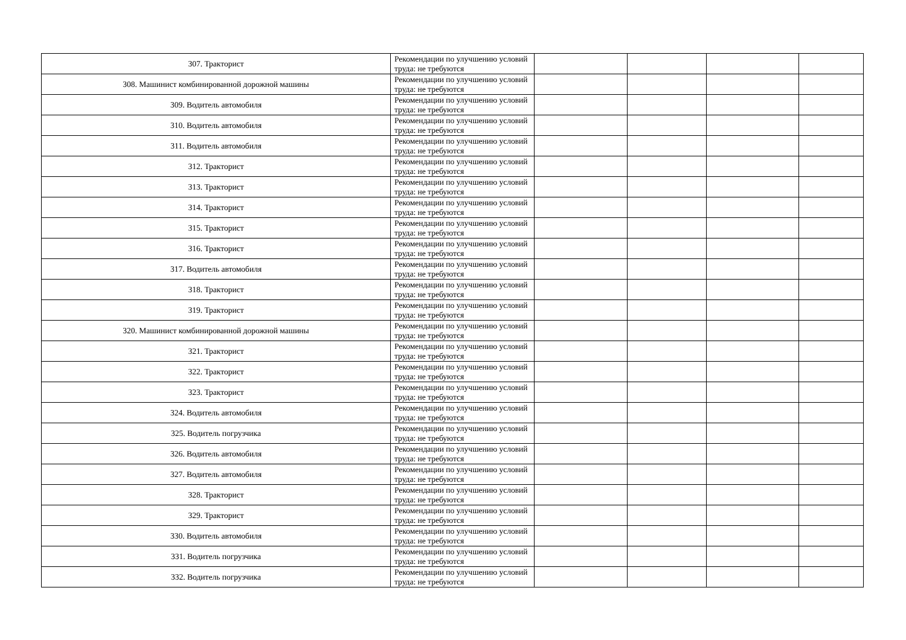| 307. Тракторист | Рекомендации по улучшению условий труда: не требуются | | | | |
| 308. Машинист комбинированной дорожной машины | Рекомендации по улучшению условий труда: не требуются | | | | |
| 309. Водитель автомобиля | Рекомендации по улучшению условий труда: не требуются | | | | |
| 310. Водитель автомобиля | Рекомендации по улучшению условий труда: не требуются | | | | |
| 311. Водитель автомобиля | Рекомендации по улучшению условий труда: не требуются | | | | |
| 312. Тракторист | Рекомендации по улучшению условий труда: не требуются | | | | |
| 313. Тракторист | Рекомендации по улучшению условий труда: не требуются | | | | |
| 314. Тракторист | Рекомендации по улучшению условий труда: не требуются | | | | |
| 315. Тракторист | Рекомендации по улучшению условий труда: не требуются | | | | |
| 316. Тракторист | Рекомендации по улучшению условий труда: не требуются | | | | |
| 317. Водитель автомобиля | Рекомендации по улучшению условий труда: не требуются | | | | |
| 318. Тракторист | Рекомендации по улучшению условий труда: не требуются | | | | |
| 319. Тракторист | Рекомендации по улучшению условий труда: не требуются | | | | |
| 320. Машинист комбинированной дорожной машины | Рекомендации по улучшению условий труда: не требуются | | | | |
| 321. Тракторист | Рекомендации по улучшению условий труда: не требуются | | | | |
| 322. Тракторист | Рекомендации по улучшению условий труда: не требуются | | | | |
| 323. Тракторист | Рекомендации по улучшению условий труда: не требуются | | | | |
| 324. Водитель автомобиля | Рекомендации по улучшению условий труда: не требуются | | | | |
| 325. Водитель погрузчика | Рекомендации по улучшению условий труда: не требуются | | | | |
| 326. Водитель автомобиля | Рекомендации по улучшению условий труда: не требуются | | | | |
| 327. Водитель автомобиля | Рекомендации по улучшению условий труда: не требуются | | | | |
| 328. Тракторист | Рекомендации по улучшению условий труда: не требуются | | | | |
| 329. Тракторист | Рекомендации по улучшению условий труда: не требуются | | | | |
| 330. Водитель автомобиля | Рекомендации по улучшению условий труда: не требуются | | | | |
| 331. Водитель погрузчика | Рекомендации по улучшению условий труда: не требуются | | | | |
| 332. Водитель погрузчика | Рекомендации по улучшению условий труда: не требуются | | | | |